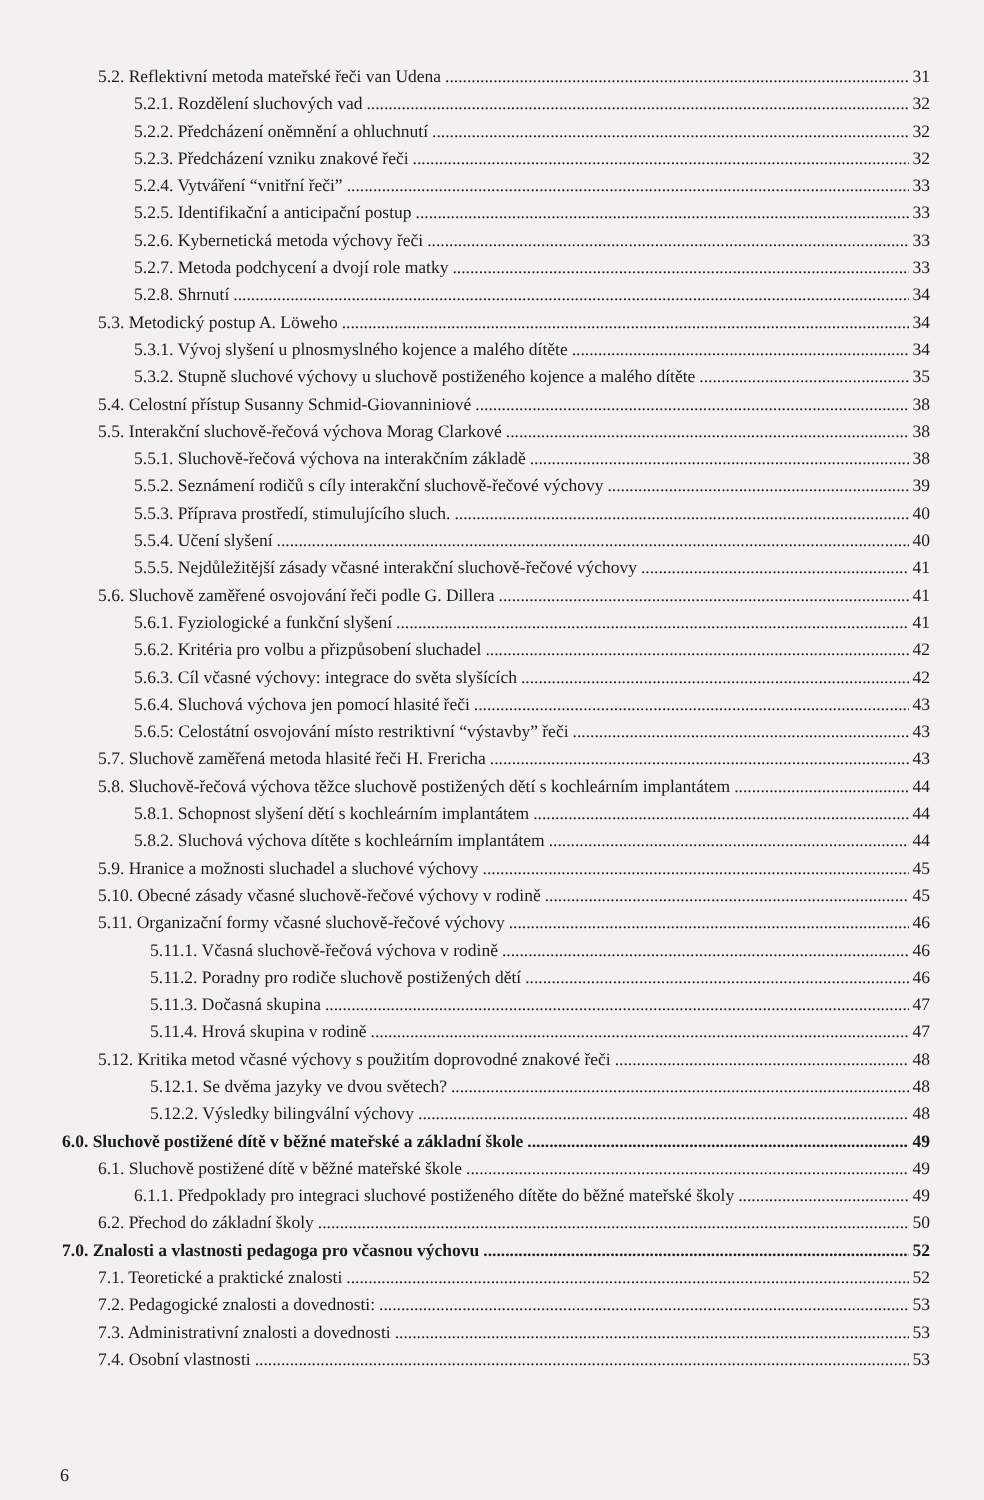5.2. Reflektivní metoda mateřské řeči van Udena 31
5.2.1. Rozdělení sluchových vad 32
5.2.2. Předcházení oněmnění a ohluchnutí 32
5.2.3. Předcházení vzniku znakové řeči 32
5.2.4. Vytváření “vnitřní řeči” 33
5.2.5. Identifikační a anticipační postup 33
5.2.6. Kybernetická metoda výchovy řeči 33
5.2.7. Metoda podchycení a dvojí role matky 33
5.2.8. Shrnutí 34
5.3. Metodický postup A. Löweho 34
5.3.1. Vývoj slyšení u plnosmyslného kojence a malého dítěte 34
5.3.2. Stupně sluchové výchovy u sluchově postiženého kojence a malého dítěte 35
5.4. Celostní přístup Susanny Schmid-Giovanniniové 38
5.5. Interakční sluchově-řečová výchova Morag Clarkové 38
5.5.1. Sluchově-řečová výchova na interakčním základě 38
5.5.2. Seznámení rodičů s cíly interakční sluchově-řečové výchovy 39
5.5.3. Příprava prostředí, stimulujícího sluch. 40
5.5.4. Učení slyšení 40
5.5.5. Nejdůležitější zásady včasné interakční sluchově-řečové výchovy 41
5.6. Sluchově zaměřené osvojování řeči podle G. Dillera 41
5.6.1. Fyziologické a funkční slyšení 41
5.6.2. Kritéria pro volbu a přizpůsobení sluchadel 42
5.6.3. Cíl včasné výchovy: integrace do světa slyšících 42
5.6.4. Sluchová výchova jen pomocí hlasité řeči 43
5.6.5: Celostátní osvojování místo restriktivní “výstavby” řeči 43
5.7. Sluchově zaměřená metoda hlasité řeči H. Frericha 43
5.8. Sluchově-řečová výchova těžce sluchově postižených dětí s kochleárním implantátem 44
5.8.1. Schopnost slyšení dětí s kochleárním implantátem 44
5.8.2. Sluchová výchova dítěte s kochleárním implantátem 44
5.9. Hranice a možnosti sluchadel a sluchové výchovy 45
5.10. Obecné zásady včasné sluchově-řečové výchovy v rodině 45
5.11. Organizační formy včasné sluchově-řečové výchovy 46
5.11.1. Včasná sluchově-řečová výchova v rodině 46
5.11.2. Poradny pro rodiče sluchově postižených dětí 46
5.11.3. Dočasná skupina 47
5.11.4. Hrová skupina v rodině 47
5.12. Kritika metod včasné výchovy s použitím doprovodné znakové řeči 48
5.12.1. Se dvěma jazyky ve dvou světech? 48
5.12.2. Výsledky bilingvální výchovy 48
6.0. Sluchově postižené dítě v běžné mateřské a základní škole 49
6.1. Sluchově postižené dítě v běžné mateřské škole 49
6.1.1. Předpoklady pro integraci sluchové postiženého dítěte do běžné mateřské školy 49
6.2. Přechod do základní školy 50
7.0. Znalosti a vlastnosti pedagoga pro včasnou výchovu 52
7.1. Teoretické a praktické znalosti 52
7.2. Pedagogické znalosti a dovednosti: 53
7.3. Administrativní znalosti a dovednosti 53
7.4. Osobní vlastnosti 53
6